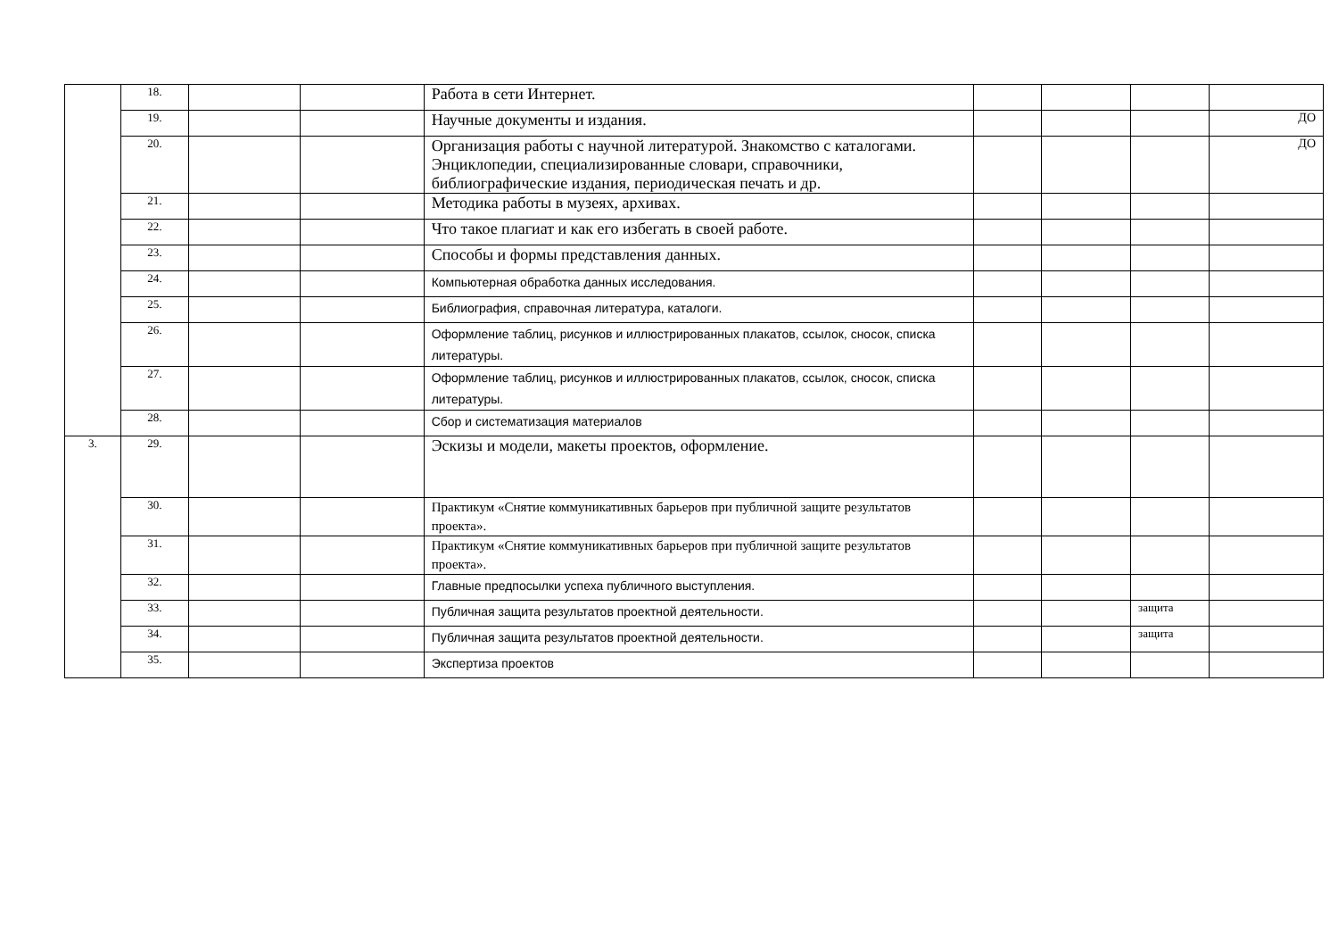| | 18. | | | Работа в сети Интернет. | | | | |
| | 19. | | | Научные документы и издания. | | | | ДО |
| | 20. | | | Организация работы с научной литературой. Знакомство с каталогами. Энциклопедии, специализированные словари, справочники, библиографические издания, периодическая печать и др. | | | | ДО |
| | 21. | | | Методика работы в музеях, архивах. | | | | |
| | 22. | | | Что такое плагиат и как его избегать в своей работе. | | | | |
| | 23. | | | Способы и формы представления данных. | | | | |
| | 24. | | | Компьютерная обработка данных исследования. | | | | |
| | 25. | | | Библиография, справочная литература, каталоги. | | | | |
| | 26. | | | Оформление таблиц, рисунков и иллюстрированных плакатов, ссылок, сносок, списка литературы. | | | | |
| | 27. | | | Оформление таблиц, рисунков и иллюстрированных плакатов, ссылок, сносок, списка литературы. | | | | |
| | 28. | | | Сбор и систематизация материалов | | | | |
| 3. | 29. | | | Эскизы и модели, макеты проектов, оформление. | | | | |
| | 30. | | | Практикум «Снятие коммуникативных барьеров при публичной защите результатов проекта». | | | | |
| | 31. | | | Практикум «Снятие коммуникативных барьеров при публичной защите результатов проекта». | | | | |
| | 32. | | | Главные предпосылки успеха публичного выступления. | | | | |
| | 33. | | | Публичная защита результатов проектной деятельности. | | | защита | |
| | 34. | | | Публичная защита результатов проектной деятельности. | | | защита | |
| | 35. | | | Экспертиза проектов | | | | |